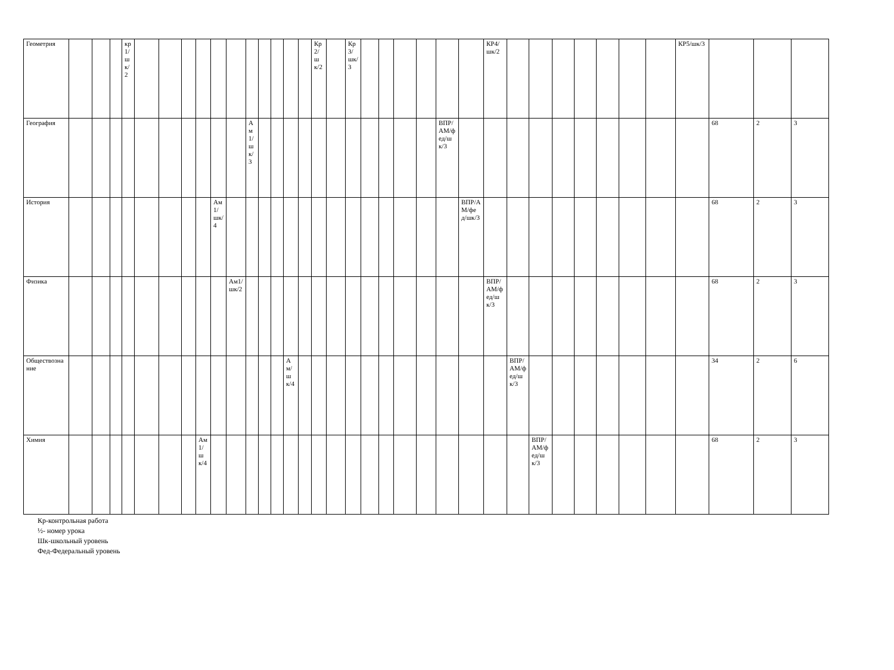| Геометрия | | | | кр1/шк/2 | | | | | | | | | | | | Кр2/шк/2 | | Кр3/шк/3 | | | | | | | КР4/шк/2 | | | | | | | | КР5/шк/3 | | | |
| География | | | | | | | | | | | Ам1/шк/3 | | | | | | | | | | | | ВПР/АМ/фед/шк/3 | | | | | | | | | | | 68 | 2 | 3 |
| История | | | | | | | | | Ам1/шк/4 | | | | | | | | | | | | | | | ВПР/АМ/фед/шк/3 | | | | | | | | | | 68 | 2 | 3 |
| Физика | | | | | | | | | | Ам1/шк/2 | | | | | | | | | | | | | | | ВПР/АМ/фед/шк/3 | | | | | | | | | 68 | 2 | 3 |
| Обществознание | | | | | | | | | | | | | | Ам/шк/4 | | | | | | | | | | | | ВПР/АМ/фед/шк/3 | | | | | | | | 34 | 2 | 6 |
| Химия | | | | | | | | Ам1/шк/4 | | | | | | | | | | | | | | | | | | | ВПР/АМ/фед/шк/3 | | | | | | | 68 | 2 | 3 |
Кр-контрольная работа
½- номер урока
Шк-школьный уровень
Фед-Федеральный уровень